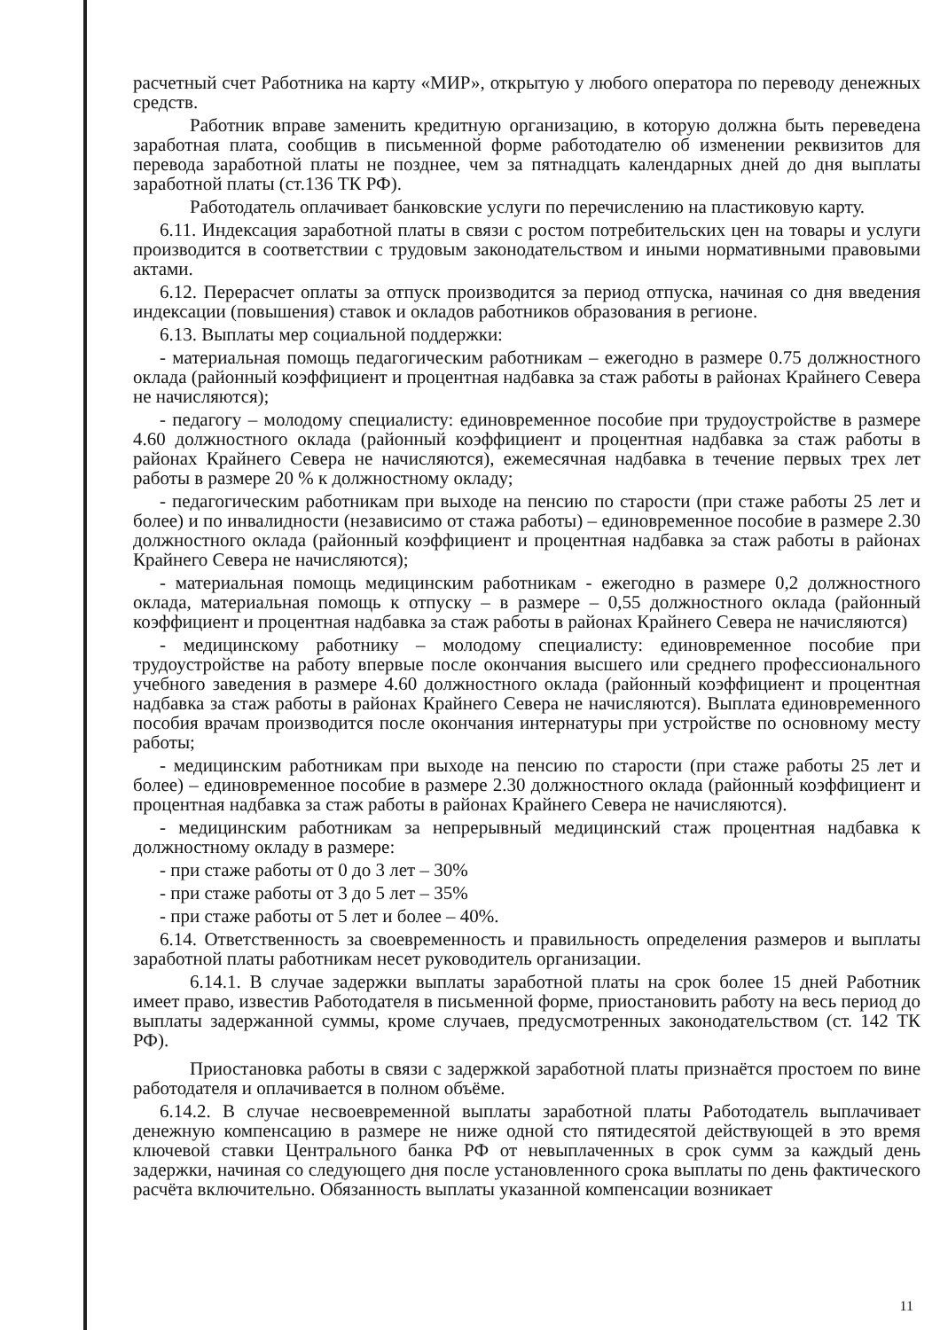расчетный счет Работника на карту «МИР», открытую у любого оператора по переводу денежных средств.
Работник вправе заменить кредитную организацию, в которую должна быть переведена заработная плата, сообщив в письменной форме работодателю об изменении реквизитов для перевода заработной платы не позднее, чем за пятнадцать календарных дней до дня выплаты заработной платы (ст.136 ТК РФ).
Работодатель оплачивает банковские услуги по перечислению на пластиковую карту.
6.11. Индексация заработной платы в связи с ростом потребительских цен на товары и услуги производится в соответствии с трудовым законодательством и иными нормативными правовыми актами.
6.12. Перерасчет оплаты за отпуск производится за период отпуска, начиная со дня введения индексации (повышения) ставок и окладов работников образования в регионе.
6.13. Выплаты мер социальной поддержки:
- материальная помощь педагогическим работникам – ежегодно в размере 0.75 должностного оклада (районный коэффициент и процентная надбавка за стаж работы в районах Крайнего Севера не начисляются);
- педагогу – молодому специалисту: единовременное пособие при трудоустройстве в размере 4.60 должностного оклада (районный коэффициент и процентная надбавка за стаж работы в районах Крайнего Севера не начисляются), ежемесячная надбавка в течение первых трех лет работы в размере 20 % к должностному окладу;
- педагогическим работникам при выходе на пенсию по старости (при стаже работы 25 лет и более) и по инвалидности (независимо от стажа работы) – единовременное пособие в размере 2.30 должностного оклада (районный коэффициент и процентная надбавка за стаж работы в районах Крайнего Севера не начисляются);
- материальная помощь медицинским работникам - ежегодно в размере 0,2 должностного оклада, материальная помощь к отпуску – в размере – 0,55 должностного оклада (районный коэффициент и процентная надбавка за стаж работы в районах Крайнего Севера не начисляются)
- медицинскому работнику – молодому специалисту: единовременное пособие при трудоустройстве на работу впервые после окончания высшего или среднего профессионального учебного заведения в размере 4.60 должностного оклада (районный коэффициент и процентная надбавка за стаж работы в районах Крайнего Севера не начисляются). Выплата единовременного пособия врачам производится после окончания интернатуры при устройстве по основному месту работы;
- медицинским работникам при выходе на пенсию по старости (при стаже работы 25 лет и более) – единовременное пособие в размере 2.30 должностного оклада (районный коэффициент и процентная надбавка за стаж работы в районах Крайнего Севера не начисляются).
- медицинским работникам за непрерывный медицинский стаж процентная надбавка к должностному окладу в размере:
- при стаже работы от 0 до 3 лет – 30%
- при стаже работы от 3 до 5 лет – 35%
- при стаже работы от 5 лет и более – 40%.
6.14. Ответственность за своевременность и правильность определения размеров и выплаты заработной платы работникам несет руководитель организации.
6.14.1. В случае задержки выплаты заработной платы на срок более 15 дней Работник имеет право, известив Работодателя в письменной форме, приостановить работу на весь период до выплаты задержанной суммы, кроме случаев, предусмотренных законодательством (ст. 142 ТК РФ).
Приостановка работы в связи с задержкой заработной платы признаётся простоем по вине работодателя и оплачивается в полном объёме.
6.14.2. В случае несвоевременной выплаты заработной платы Работодатель выплачивает денежную компенсацию в размере не ниже одной сто пятидесятой действующей в это время ключевой ставки Центрального банка РФ от невыплаченных в срок сумм за каждый день задержки, начиная со следующего дня после установленного срока выплаты по день фактического расчёта включительно. Обязанность выплаты указанной компенсации возникает
11